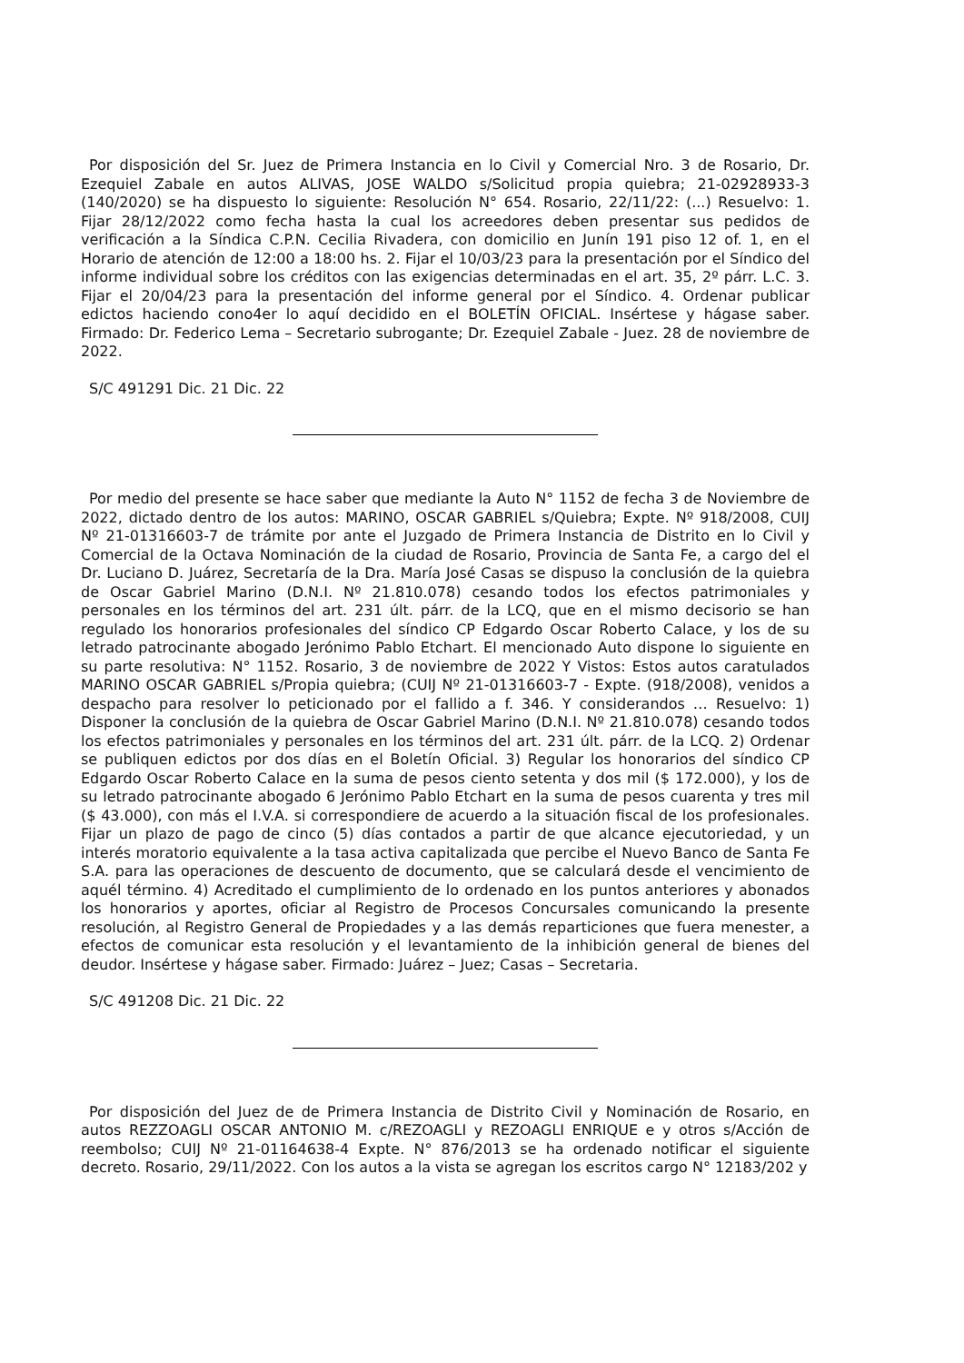Por disposición del Sr. Juez de Primera Instancia en lo Civil y Comercial Nro. 3 de Rosario, Dr. Ezequiel Zabale en autos ALIVAS, JOSE WALDO s/Solicitud propia quiebra; 21-02928933-3 (140/2020) se ha dispuesto lo siguiente: Resolución N° 654. Rosario, 22/11/22: (...) Resuelvo: 1. Fijar 28/12/2022 como fecha hasta la cual los acreedores deben presentar sus pedidos de verificación a la Síndica C.P.N. Cecilia Rivadera, con domicilio en Junín 191 piso 12 of. 1, en el Horario de atención de 12:00 a 18:00 hs. 2. Fijar el 10/03/23 para la presentación por el Síndico del informe individual sobre los créditos con las exigencias determinadas en el art. 35, 2º párr. L.C. 3. Fijar el 20/04/23 para la presentación del informe general por el Síndico. 4. Ordenar publicar edictos haciendo cono4er lo aquí decidido en el BOLETÍN OFICIAL. Insértese y hágase saber. Firmado: Dr. Federico Lema – Secretario subrogante; Dr. Ezequiel Zabale - Juez. 28 de noviembre de 2022.
S/C 491291 Dic. 21 Dic. 22
Por medio del presente se hace saber que mediante la Auto N° 1152 de fecha 3 de Noviembre de 2022, dictado dentro de los autos: MARINO, OSCAR GABRIEL s/Quiebra; Expte. Nº 918/2008, CUIJ Nº 21-01316603-7 de trámite por ante el Juzgado de Primera Instancia de Distrito en lo Civil y Comercial de la Octava Nominación de la ciudad de Rosario, Provincia de Santa Fe, a cargo del el Dr. Luciano D. Juárez, Secretaría de la Dra. María José Casas se dispuso la conclusión de la quiebra de Oscar Gabriel Marino (D.N.I. Nº 21.810.078) cesando todos los efectos patrimoniales y personales en los términos del art. 231 últ. párr. de la LCQ, que en el mismo decisorio se han regulado los honorarios profesionales del síndico CP Edgardo Oscar Roberto Calace, y los de su letrado patrocinante abogado Jerónimo Pablo Etchart. El mencionado Auto dispone lo siguiente en su parte resolutiva: N° 1152. Rosario, 3 de noviembre de 2022 Y Vistos: Estos autos caratulados MARINO OSCAR GABRIEL s/Propia quiebra; (CUIJ Nº 21-01316603-7 - Expte. (918/2008), venidos a despacho para resolver lo peticionado por el fallido a f. 346. Y considerandos … Resuelvo: 1) Disponer la conclusión de la quiebra de Oscar Gabriel Marino (D.N.I. Nº 21.810.078) cesando todos los efectos patrimoniales y personales en los términos del art. 231 últ. párr. de la LCQ. 2) Ordenar se publiquen edictos por dos días en el Boletín Oficial. 3) Regular los honorarios del síndico CP Edgardo Oscar Roberto Calace en la suma de pesos ciento setenta y dos mil ($ 172.000), y los de su letrado patrocinante abogado 6 Jerónimo Pablo Etchart en la suma de pesos cuarenta y tres mil ($ 43.000), con más el I.V.A. si correspondiere de acuerdo a la situación fiscal de los profesionales. Fijar un plazo de pago de cinco (5) días contados a partir de que alcance ejecutoriedad, y un interés moratorio equivalente a la tasa activa capitalizada que percibe el Nuevo Banco de Santa Fe S.A. para las operaciones de descuento de documento, que se calculará desde el vencimiento de aquél término. 4) Acreditado el cumplimiento de lo ordenado en los puntos anteriores y abonados los honorarios y aportes, oficiar al Registro de Procesos Concursales comunicando la presente resolución, al Registro General de Propiedades y a las demás reparticiones que fuera menester, a efectos de comunicar esta resolución y el levantamiento de la inhibición general de bienes del deudor. Insértese y hágase saber. Firmado: Juárez – Juez; Casas – Secretaria.
S/C 491208 Dic. 21 Dic. 22
Por disposición del Juez de de Primera Instancia de Distrito Civil y Nominación de Rosario, en autos REZZOAGLI OSCAR ANTONIO M. c/REZOAGLI y REZOAGLI ENRIQUE e y otros s/Acción de reembolso; CUIJ Nº 21-01164638-4 Expte. N° 876/2013 se ha ordenado notificar el siguiente decreto. Rosario, 29/11/2022. Con los autos a la vista se agregan los escritos cargo N° 12183/202 y